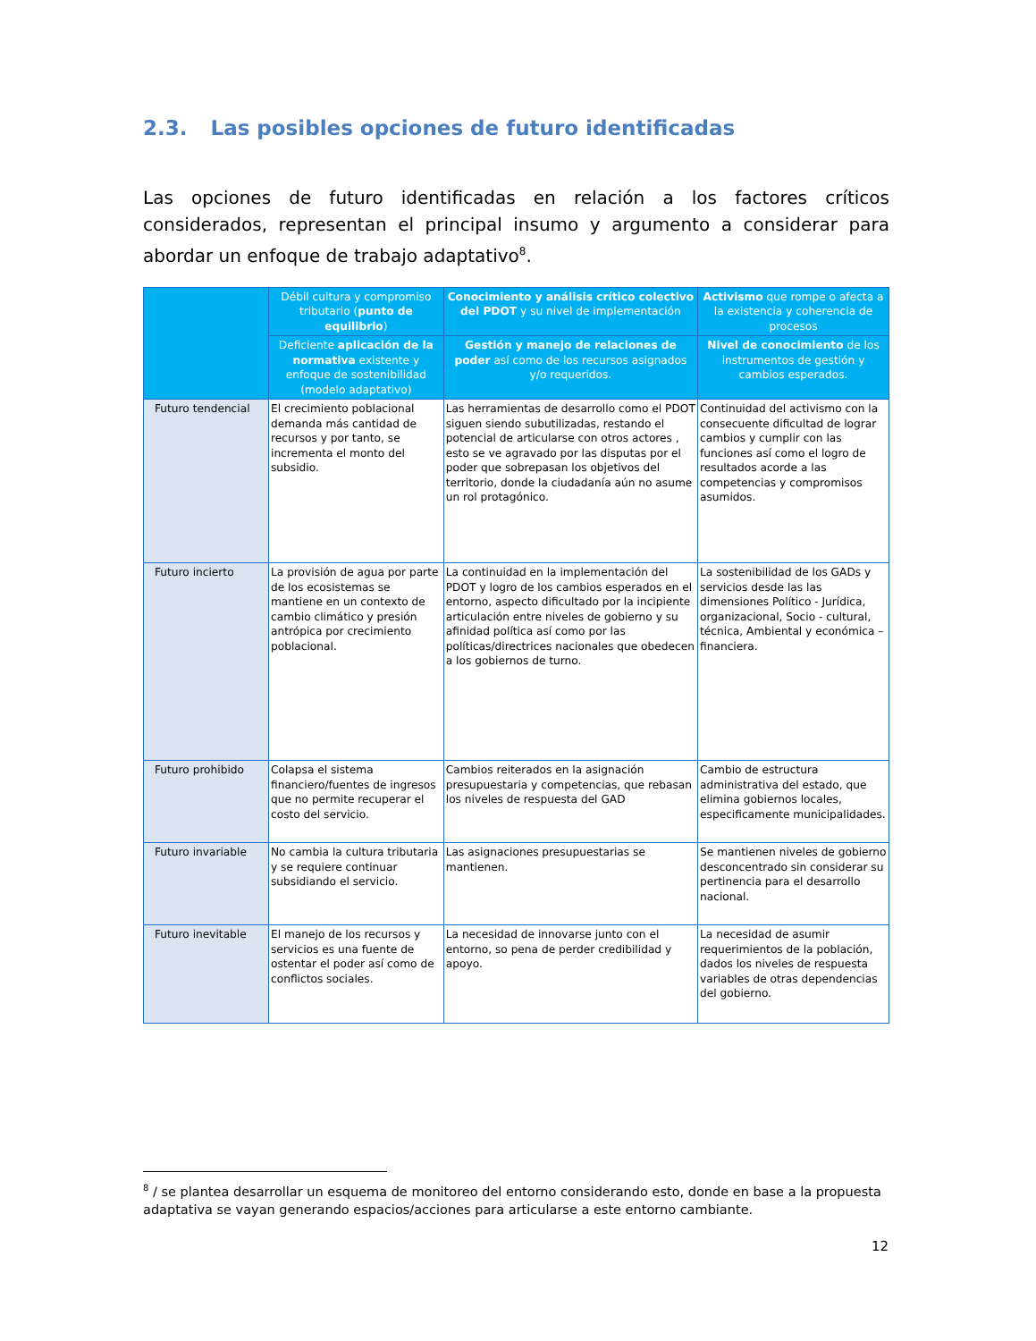2.3. Las posibles opciones de futuro identificadas
Las opciones de futuro identificadas en relación a los factores críticos considerados, representan el principal insumo y argumento a considerar para abordar un enfoque de trabajo adaptativo<sup>8</sup>.
| | Débil cultura y compromiso tributario ( punto de equilibrio ) | Conocimiento y análisis crítico colectivo del PDOT y su nivel de implementación | Activismo que rompe o afecta a la existencia y coherencia de procesos |
| --- | --- | --- | --- |
| | Deficiente aplicación de la normativa existente y enfoque de sostenibilidad (modelo adaptativo) | Gestión y manejo de relaciones de poder así como de los recursos asignados y/o requeridos. | Nivel de conocimiento de los instrumentos de gestión y cambios esperados. |
| Futuro tendencial | El crecimiento poblacional demanda más cantidad de recursos y por tanto, se incrementa el monto del subsidio. | Las herramientas de desarrollo como el PDOT siguen siendo subutilizadas, restando el potencial de articularse con otros actores , esto se ve agravado por las disputas por el poder que sobrepasan los objetivos del territorio, donde la ciudadanía aún no asume un rol protagónico. | Continuidad del activismo con la consecuente dificultad de lograr cambios y cumplir con las funciones así como el logro de resultados acorde a las competencias y compromisos asumidos. |
| Futuro incierto | La provisión de agua por parte de los ecosistemas se mantiene en un contexto de cambio climático y presión antrópica por crecimiento poblacional. | La continuidad en la implementación del PDOT y logro de los cambios esperados en el entorno, aspecto dificultado por la incipiente articulación entre niveles de gobierno y su afinidad política así como por las políticas/directrices nacionales que obedecen a los gobiernos de turno. | La sostenibilidad de los GADs y servicios desde las las dimensiones Político - Jurídica, organizacional, Socio - cultural, técnica, Ambiental y económica – financiera. |
| Futuro prohibido | Colapsa el sistema financiero/fuentes de ingresos que no permite recuperar el costo del servicio. | Cambios reiterados en la asignación presupuestaria y competencias, que rebasan los niveles de respuesta del GAD | Cambio de estructura administrativa del estado, que elimina gobiernos locales, especificamente municipalidades. |
| Futuro invariable | No cambia la cultura tributaria y se requiere continuar subsidiando el servicio. | Las asignaciones presupuestarias se mantienen. | Se mantienen niveles de gobierno desconcentrado sin considerar su pertinencia para el desarrollo nacional. |
| Futuro inevitable | El manejo de los recursos y servicios es una fuente de ostentar el poder así como de conflictos sociales. | La necesidad de innovarse junto con el entorno, so pena de perder credibilidad y apoyo. | La necesidad de asumir requerimientos de la población, dados los niveles de respuesta variables de otras dependencias del gobierno. |
<sup>8</sup> / se plantea desarrollar un esquema de monitoreo del entorno considerando esto, donde en base a la propuesta adaptativa se vayan generando espacios/acciones para articularse a este entorno cambiante.
12